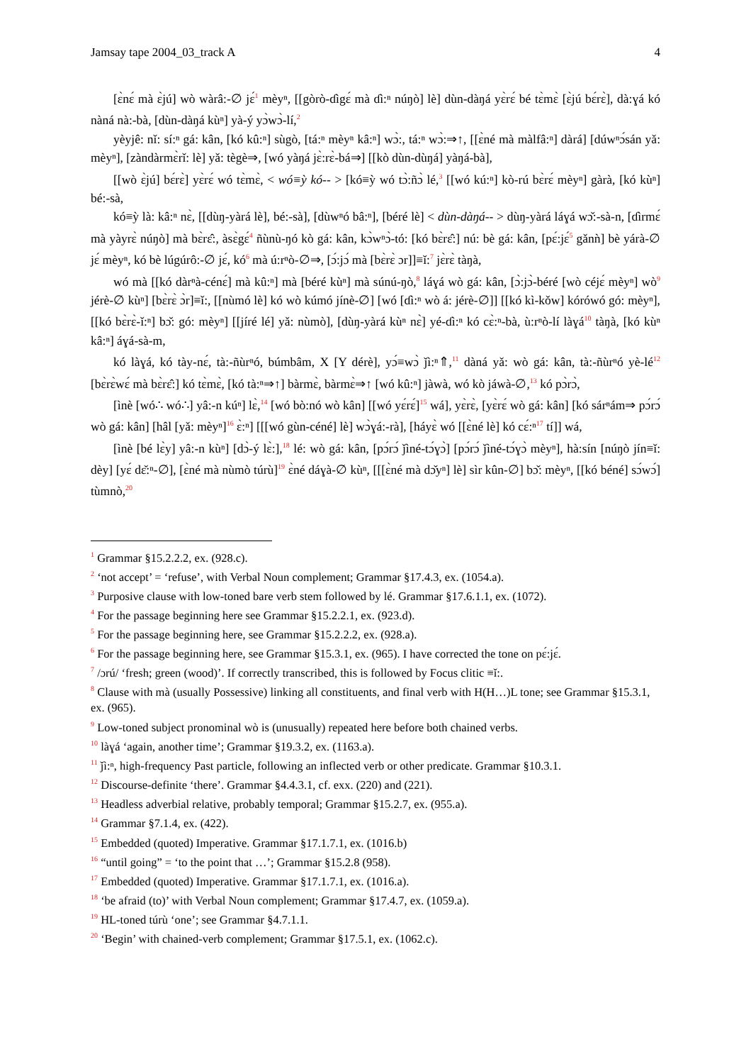Jamsay tape 2004_03_track A 4
[ɛ̀nɛ́ mà ɛ̀jú] wò wàrâ:-∅ jɛ́<sup>1</sup> mèyⁿ, [[gòrò-ɗìgɛ́ mà ɗì:ⁿ núŋò] lè] dùn-dàŋá yɛ̀rɛ́ bé tɛ̀mɛ̀ [ɛ̀jú bɛ́rɛ̀], dà:ɣá kó nàná nà:-bà, [dùn-dàŋá kùⁿ] yà-ý yɔ̀wɔ̀-lí,<sup>2</sup>
yèyjê: nǐ: sí:ⁿ gá: kân, [kó kû:ⁿ] sùgò, [tá:ⁿ mèyⁿ kâ:ⁿ] wɔ̀:, tá:ⁿ wɔ̀:⇒↑, [[ɛ̀né mà màlfâ:ⁿ] dàrá] [dúwⁿɔ́sán yǎ: mèyⁿ], [zàndàrmɛ̀rǐ: lè] yǎ: tègè⇒, [wó yàŋá jɛ̀:rɛ̀-bá⇒] [[kò dùn-dùŋá] yàŋá-bà],
[[wò ɛ̀jú] bɛ́rɛ̀] yɛ̀rɛ́ wó tɛ̀mɛ̀, < wó≡ỳ kó-- > [kó≡ỳ wó tɔ̀:ñɔ̀ lé,<sup>3</sup> [[wó kú:ⁿ] kò-rú bɛ̀rɛ́ mèyⁿ] gàrà, [kó kùⁿ] bé:-sà,
kó≡ỳ là: kâ:ⁿ nɛ̀, [[dùŋ-yàrá lè], bé:-sà], [dùwⁿó bâ:ⁿ], [béré lè] < dùn-dàŋá-- > dùŋ-yàrá láɣá wɔ̌:-sà-n, [ɗìrmɛ́ mà yàyrɛ̀ núŋò] mà bɛ̀rɛ̂:, àsɛ̀gɛ́<sup>4</sup> ñùnù-ŋó kò gá: kân, kɔ̀wⁿɔ̀-tó: [kó bɛ̀rɛ̂:] nú: bè gá: kân, [pɛ́:jɛ́<sup>5</sup> gǎnǹ] bè yárà-∅ jɛ́ mèyⁿ, kó bè lúgúrô:-∅ jɛ́, kó<sup>6</sup> mà ú:rⁿò-∅⇒, [ɔ́:jɔ́ mà [bɛ̀rɛ̀ ɔr]]≡ǐ:<sup>7</sup> jɛ̀rɛ̀ tàŋà,
wó mà [[kó dàrⁿà-cénɛ́] mà kû:ⁿ] mà [béré kùⁿ] mà súnú-ŋò,<sup>8</sup> láɣá wò gá: kân, [ɔ̀:jɔ̀-béré [wò céjɛ́ mèyⁿ] wò<sup>9</sup> jérè-∅ kùⁿ] [bɛ̀rɛ̀ ɔ̀r]≡ǐ:, [[nùmó lè] kó wò kúmó jínè-∅] [wó [ɗì:ⁿ wò á: jérè-∅]] [[kó kì-kǒw] kórówó gó: mèyⁿ], [[kó bɛ̀rɛ̀-ǐ:ⁿ] bɔ̌: gó: mèyⁿ] [[jíré lé] yǎ: nùmò], [dùŋ-yàrá kùⁿ nɛ̀] yé-ɗì:ⁿ kó cɛ̀:ⁿ-bà, ù:rⁿò-lí làɣá<sup>10</sup> tàŋà, [kó kùⁿ kâ:ⁿ] áɣá-sà-m,
kó làɣá, kó tày-nɛ́, tà:-ñùrⁿó, búmbâm, X [Y dérè], yɔ́≡wɔ̀ ǰì:ⁿ⇑,<sup>11</sup> dàná yǎ: wò gá: kân, tà:-ñùrⁿó yè-lé<sup>12</sup> [bɛ̀rɛ̀wɛ́ mà bɛ̀rɛ̂:] kó tɛ̀mɛ̀, [kó tà:ⁿ⇒↑] bàrmɛ̀, bàrmɛ̀⇒↑ [wó kû:ⁿ] jàwà, wó kò jáwà-∅,<sup>13</sup> kó pɔ̀rɔ̀,
[ìnè [wó∴ wó∴] yâ:-n kúⁿ] lɛ̀,<sup>14</sup> [wó bò:nó wò kân] [[wó yɛ́rɛ́]<sup>15</sup> wá], yɛ̀rɛ̀, [yɛ̀rɛ́ wò gá: kân] [kó sárⁿám⇒ pɔ́rɔ́ wò gá: kân] [hâl [yǎ: mèyⁿ]<sup>16</sup> ɛ̀:ⁿ] [[[wó gùn-céné] lè] wɔ̀ɣá:-rà], [háyɛ̀ wó [[ɛ̀né lè] kó cɛ́:ⁿ<sup>17</sup> tí]] wá,
[ìnè [bé lɛ̀y] yâ:-n kùⁿ] [dɔ̀-ý lɛ̀:],<sup>18</sup> lé: wò gá: kân, [pɔ́rɔ́ ǰìné-tɔ́ɣɔ̀] [pɔ́rɔ́ ǰìné-tɔ́ɣɔ̀ mèyⁿ], hà:sín [núŋò jín≡ǐ: dèy] [yɛ́ dɛ̌:ⁿ-∅], [ɛ̀né mà nùmò túrù]<sup>19</sup> ɛ̀né dáɣà-∅ kùⁿ, [[[ɛ̀né mà dɔ̌yⁿ] lè] sìr kûn-∅] bɔ̌: mèyⁿ, [[kó béné] sɔ́wɔ́] tùmnò,<sup>20</sup>
<sup>1</sup> Grammar §15.2.2.2, ex. (928.c).
<sup>2</sup> ‘not accept’ = ‘refuse’, with Verbal Noun complement; Grammar §17.4.3, ex. (1054.a).
<sup>3</sup> Purposive clause with low-toned bare verb stem followed by lé. Grammar §17.6.1.1, ex. (1072).
<sup>4</sup> For the passage beginning here see Grammar §15.2.2.1, ex. (923.d).
<sup>5</sup> For the passage beginning here, see Grammar §15.2.2.2, ex. (928.a).
<sup>6</sup> For the passage beginning here, see Grammar §15.3.1, ex. (965). I have corrected the tone on pɛ́:jɛ́.
<sup>7</sup> /ɔrú/ ‘fresh; green (wood)’. If correctly transcribed, this is followed by Focus clitic ≡ǐ:.
<sup>8</sup> Clause with mà (usually Possessive) linking all constituents, and final verb with H(H…)L tone; see Grammar §15.3.1, ex. (965).
<sup>9</sup> Low-toned subject pronominal wò is (unusually) repeated here before both chained verbs.
<sup>10</sup> làɣá ‘again, another time’; Grammar §19.3.2, ex. (1163.a).
<sup>11</sup> ǰì:ⁿ, high-frequency Past particle, following an inflected verb or other predicate. Grammar §10.3.1.
<sup>12</sup> Discourse-definite ‘there’. Grammar §4.4.3.1, cf. exx. (220) and (221).
<sup>13</sup> Headless adverbial relative, probably temporal; Grammar §15.2.7, ex. (955.a).
<sup>14</sup> Grammar §7.1.4, ex. (422).
<sup>15</sup> Embedded (quoted) Imperative. Grammar §17.1.7.1, ex. (1016.b)
<sup>16</sup> “until going” = ‘to the point that …’; Grammar §15.2.8 (958).
<sup>17</sup> Embedded (quoted) Imperative. Grammar §17.1.7.1, ex. (1016.a).
<sup>18</sup> ‘be afraid (to)’ with Verbal Noun complement; Grammar §17.4.7, ex. (1059.a).
<sup>19</sup> HL-toned túrù ‘one’; see Grammar §4.7.1.1.
<sup>20</sup> ‘Begin’ with chained-verb complement; Grammar §17.5.1, ex. (1062.c).